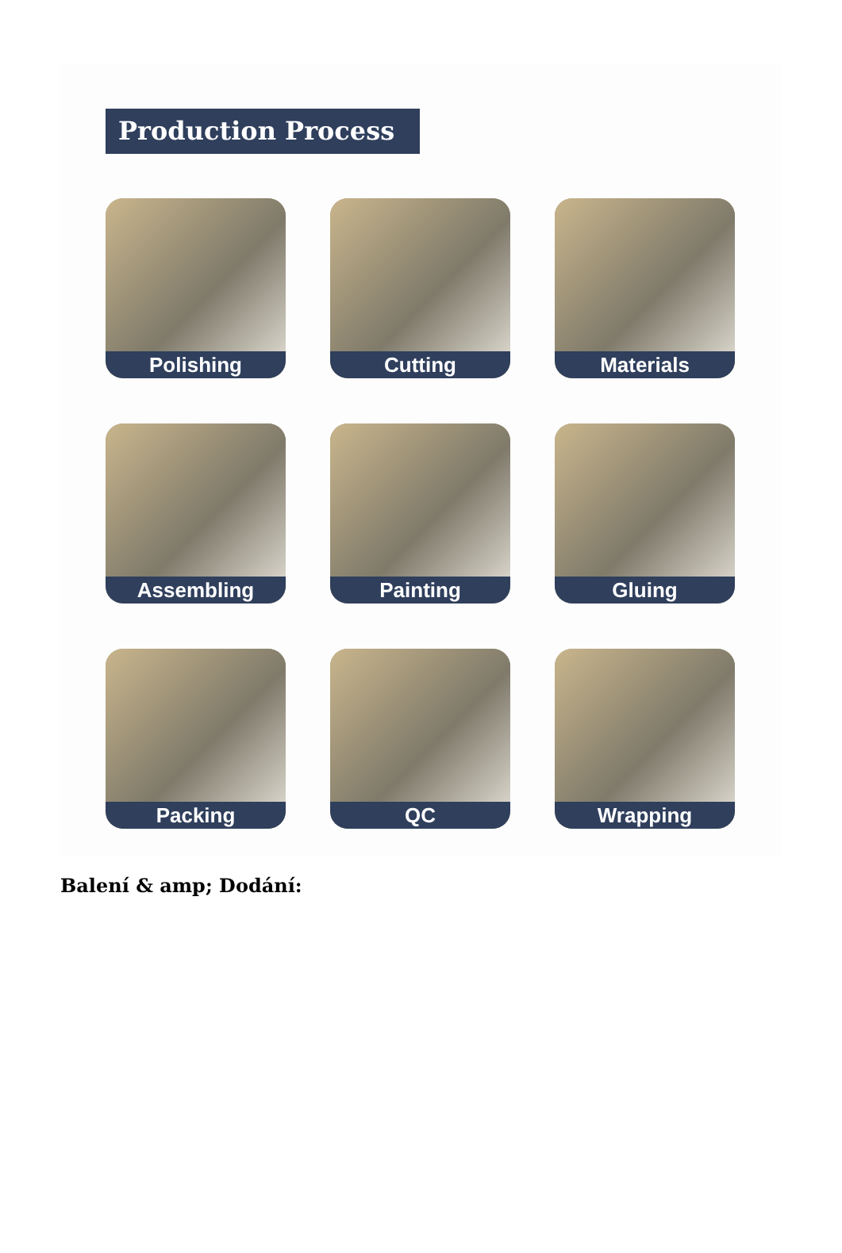Production Process
Polishing
Cutting
Materials
Assembling
Painting
Gluing
Packing
QC
Wrapping
Balení & amp; Dodání: